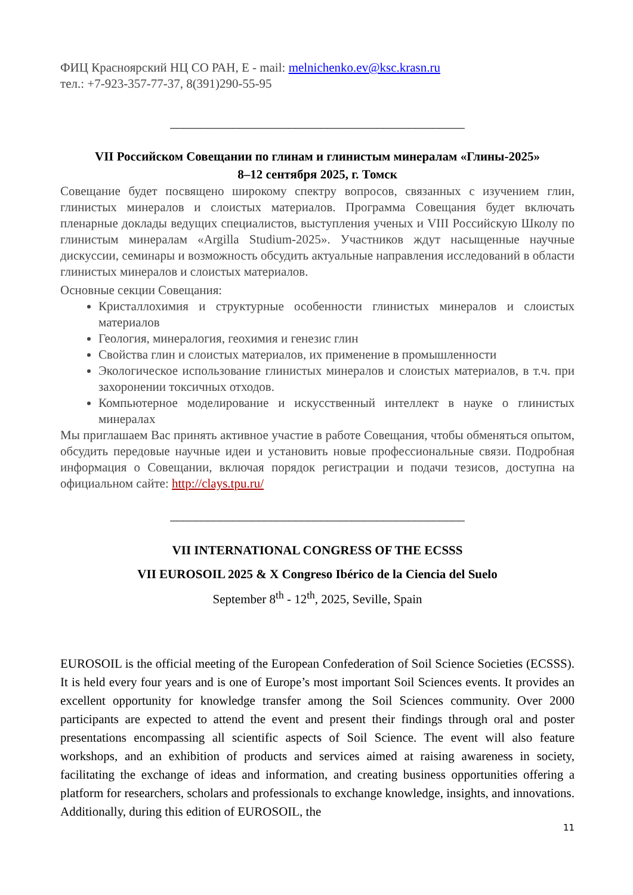ФИЦ Красноярский НЦ СО РАН, Е - mail: melnichenko.ev@ksc.krasn.ru
тел.: +7-923-357-77-37, 8(391)290-55-95
_______________________________________________
VII Российском Совещании по глинам и глинистым минералам «Глины-2025»
8–12 сентября 2025, г. Томск
Совещание будет посвящено широкому спектру вопросов, связанных с изучением глин, глинистых минералов и слоистых материалов. Программа Совещания будет включать пленарные доклады ведущих специалистов, выступления ученых и VIII Российскую Школу по глинистым минералам «Argilla Studium-2025». Участников ждут насыщенные научные дискуссии, семинары и возможность обсудить актуальные направления исследований в области глинистых минералов и слоистых материалов.
Основные секции Совещания:
Кристаллохимия и структурные особенности глинистых минералов и слоистых материалов
Геология, минералогия, геохимия и генезис глин
Свойства глин и слоистых материалов, их применение в промышленности
Экологическое использование глинистых минералов и слоистых материалов, в т.ч. при захоронении токсичных отходов.
Компьютерное моделирование и искусственный интеллект в науке о глинистых минералах
Мы приглашаем Вас принять активное участие в работе Совещания, чтобы обменяться опытом, обсудить передовые научные идеи и установить новые профессиональные связи. Подробная информация о Совещании, включая порядок регистрации и подачи тезисов, доступна на официальном сайте: http://clays.tpu.ru/
_______________________________________________
VII INTERNATIONAL CONGRESS OF THE ECSSS
VII EUROSOIL 2025 & X Congreso Ibérico de la Ciencia del Suelo
September 8<sup>th</sup> - 12<sup>th</sup>, 2025, Seville, Spain
EUROSOIL is the official meeting of the European Confederation of Soil Science Societies (ECSSS). It is held every four years and is one of Europe’s most important Soil Sciences events. It provides an excellent opportunity for knowledge transfer among the Soil Sciences community. Over 2000 participants are expected to attend the event and present their findings through oral and poster presentations encompassing all scientific aspects of Soil Science. The event will also feature workshops, and an exhibition of products and services aimed at raising awareness in society, facilitating the exchange of ideas and information, and creating business opportunities offering a platform for researchers, scholars and professionals to exchange knowledge, insights, and innovations. Additionally, during this edition of EUROSOIL, the
11